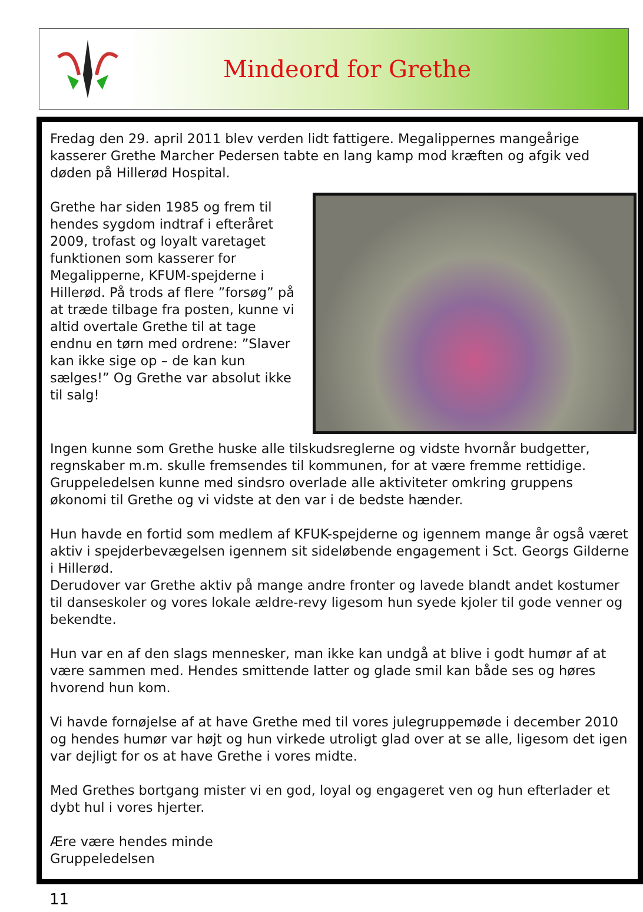Mindeord for Grethe
Fredag den 29. april 2011 blev verden lidt fattigere. Megalippernes mangeårige kasserer Grethe Marcher Pedersen tabte en lang kamp mod kræften og afgik ved døden på Hillerød Hospital.
Grethe har siden 1985 og frem til hendes sygdom indtraf i efteråret 2009, trofast og loyalt varetaget funktionen som kasserer for Megalipperne, KFUM-spejderne i Hillerød. På trods af flere ”forsøg” på at træde tilbage fra posten, kunne vi altid overtale Grethe til at tage endnu en tørn med ordrene: ”Slaver kan ikke sige op – de kan kun sælges!” Og Grethe var absolut ikke til salg!
Ingen kunne som Grethe huske alle tilskudsreglerne og vidste hvornår budgetter, regnskaber m.m. skulle fremsendes til kommunen, for at være fremme rettidige. Gruppeledelsen kunne med sindsro overlade alle aktiviteter omkring gruppens økonomi til Grethe og vi vidste at den var i de bedste hænder.
Hun havde en fortid som medlem af KFUK-spejderne og igennem mange år også været aktiv i spejderbevægelsen igennem sit sideløbende engagement i Sct. Georgs Gilderne i Hillerød.
Derudover var Grethe aktiv på mange andre fronter og lavede blandt andet kostumer til danseskoler og vores lokale ældre-revy ligesom hun syede kjoler til gode venner og bekendte.
Hun var en af den slags mennesker, man ikke kan undgå at blive i godt humør af at være sammen med. Hendes smittende latter og glade smil kan både ses og høres hvorend hun kom.
Vi havde fornøjelse af at have Grethe med til vores julegruppemøde i december 2010 og hendes humør var højt og hun virkede utroligt glad over at se alle, ligesom det igen var dejligt for os at have Grethe i vores midte.
Med Grethes bortgang mister vi en god, loyal og engageret ven og hun efterlader et dybt hul i vores hjerter.
Ære være hendes minde
Gruppeledelsen
11